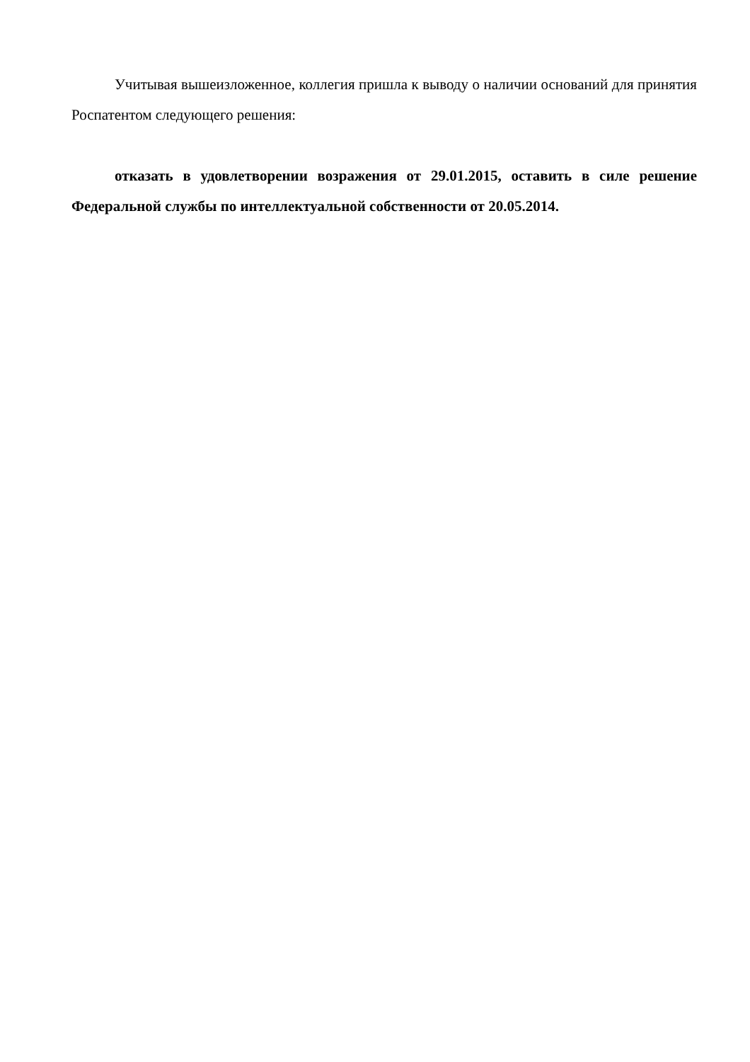Учитывая вышеизложенное, коллегия пришла к выводу о наличии оснований для принятия Роспатентом следующего решения:
отказать в удовлетворении возражения от 29.01.2015, оставить в силе решение Федеральной службы по интеллектуальной собственности от 20.05.2014.